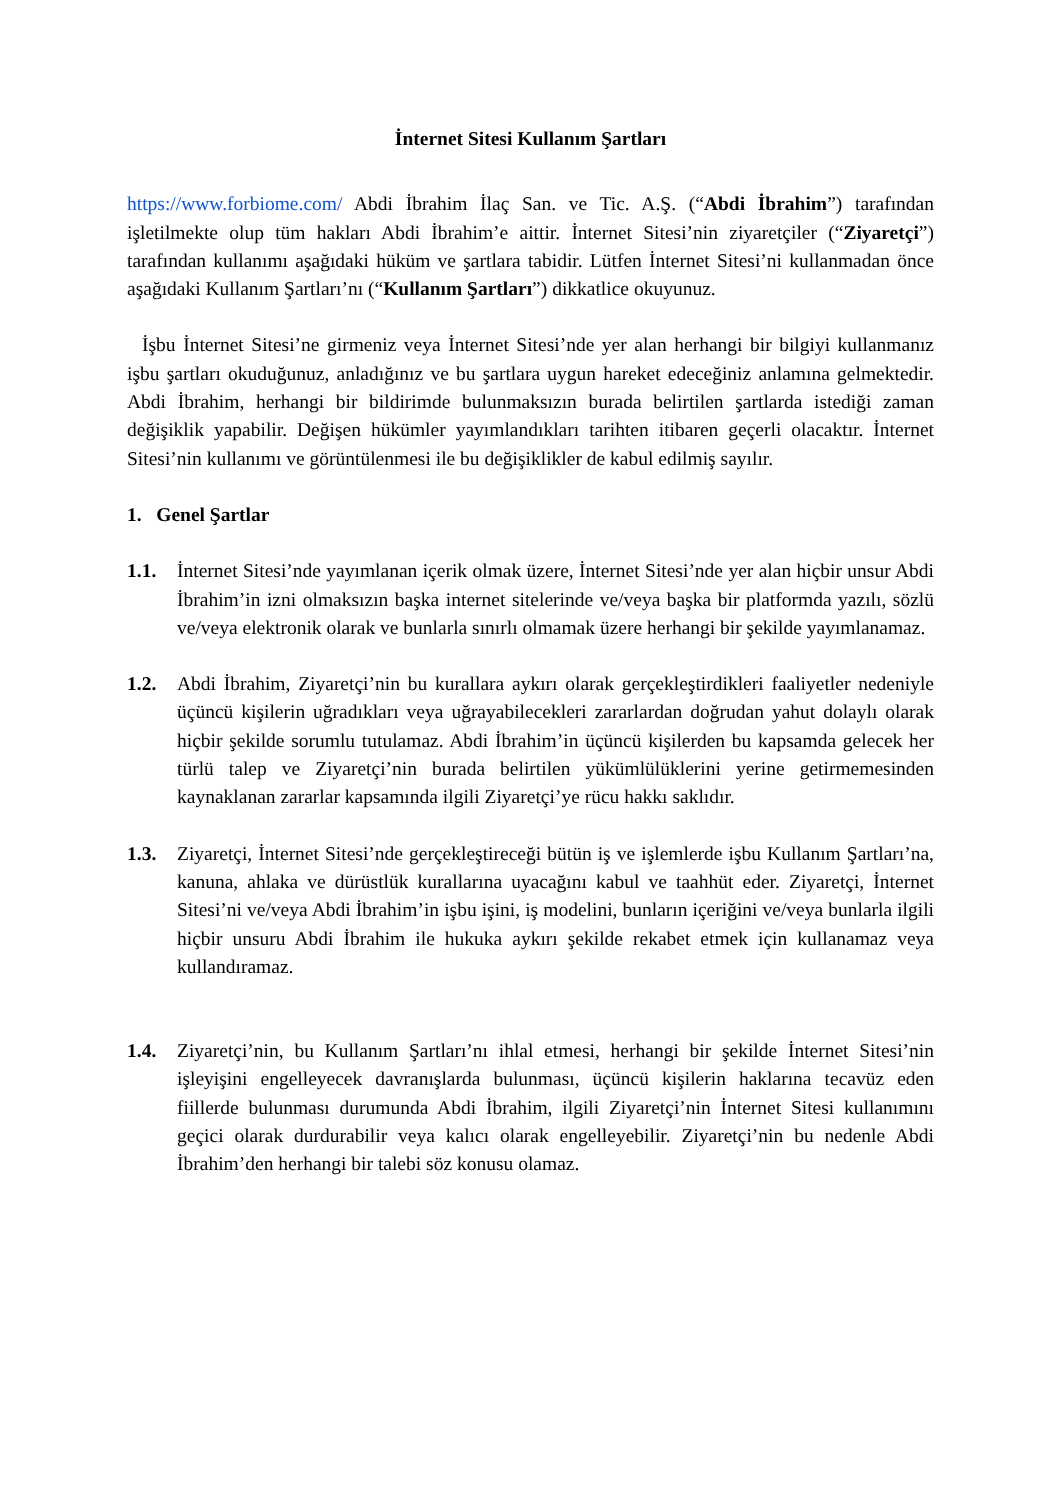İnternet Sitesi Kullanım Şartları
https://www.forbiome.com/ Abdi İbrahim İlaç San. ve Tic. A.Ş. (“Abdi İbrahim”) tarafından işletilmekte olup tüm hakları Abdi İbrahim’e aittir. İnternet Sitesi’nin ziyaretçiler (“Ziyaretçi”) tarafından kullanımı aşağıdaki hüküm ve şartlara tabidir. Lütfen İnternet Sitesi’ni kullanmadan önce aşağıdaki Kullanım Şartları’nı (“Kullanım Şartları”) dikkatlice okuyunuz.
İşbu İnternet Sitesi’ne girmeniz veya İnternet Sitesi’nde yer alan herhangi bir bilgiyi kullanmanız işbu şartları okuduğunuz, anladığınız ve bu şartlara uygun hareket edeceğiniz anlamına gelmektedir. Abdi İbrahim, herhangi bir bildirimde bulunmaksızın burada belirtilen şartlarda istediği zaman değişiklik yapabilir. Değişen hükümler yayımlandıkları tarihten itibaren geçerli olacaktır. İnternet Sitesi’nin kullanımı ve görüntülenmesi ile bu değişiklikler de kabul edilmiş sayılır.
1. Genel Şartlar
1.1. İnternet Sitesi’nde yayımlanan içerik olmak üzere, İnternet Sitesi’nde yer alan hiçbir unsur Abdi İbrahim’in izni olmaksızın başka internet sitelerinde ve/veya başka bir platformda yazılı, sözlü ve/veya elektronik olarak ve bunlarla sınırlı olmamak üzere herhangi bir şekilde yayımlanamaz.
1.2. Abdi İbrahim, Ziyaretçi’nin bu kurallara aykırı olarak gerçekleştirdikleri faaliyetler nedeniyle üçüncü kişilerin uğradıkları veya uğrayabilecekleri zararlardan doğrudan yahut dolaylı olarak hiçbir şekilde sorumlu tutulamaz. Abdi İbrahim’in üçüncü kişilerden bu kapsamda gelecek her türlü talep ve Ziyaretçi’nin burada belirtilen yükümlülüklerini yerine getirmemesinden kaynaklanan zararlar kapsamında ilgili Ziyaretçi’ye rücu hakkı saklıdır.
1.3. Ziyaretçi, İnternet Sitesi’nde gerçekleştireceği bütün iş ve işlemlerde işbu Kullanım Şartları’na, kanuna, ahlaka ve dürüstlük kurallarına uyacağını kabul ve taahhüt eder. Ziyaretçi, İnternet Sitesi’ni ve/veya Abdi İbrahim’in işbu işini, iş modelini, bunların içeriğini ve/veya bunlarla ilgili hiçbir unsuru Abdi İbrahim ile hukuka aykırı şekilde rekabet etmek için kullanamaz veya kullandıramaz.
1.4. Ziyaretçi’nin, bu Kullanım Şartları’nı ihlal etmesi, herhangi bir şekilde İnternet Sitesi’nin işleyişini engelleyecek davranışlarda bulunması, üçüncü kişilerin haklarına tecavüz eden fiillerde bulunması durumunda Abdi İbrahim, ilgili Ziyaretçi’nin İnternet Sitesi kullanımını geçici olarak durdurabilir veya kalıcı olarak engelleyebilir. Ziyaretçi’nin bu nedenle Abdi İbrahim’den herhangi bir talebi söz konusu olamaz.